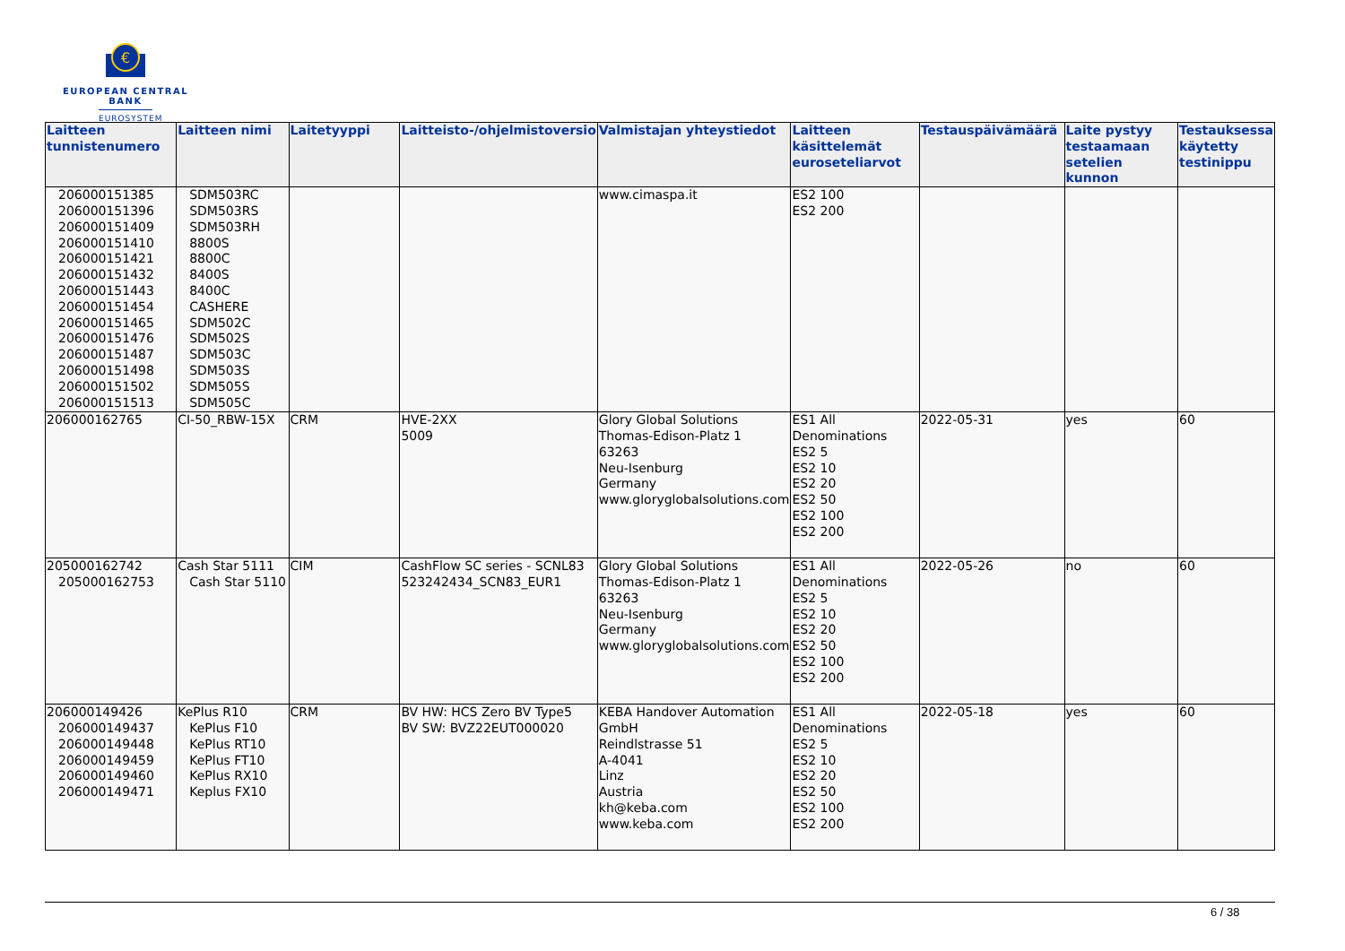€
EUROPEAN CENTRAL BANK
EUROSYSTEM
| Laitteen tunnistenumero | Laitteen nimi | Laitetyyppi | Laitteisto-/ohjelmistoversio | Valmistajan yhteystiedot | Laitteen käsittelemät euroseteliarvot | Testauspäivämäärä | Laite pystyy testaamaan setelien kunnon | Testauksessa käytetty testinippu |
| --- | --- | --- | --- | --- | --- | --- | --- | --- |
| 206000151385 206000151396 206000151409 206000151410 206000151421 206000151432 206000151443 206000151454 206000151465 206000151476 206000151487 206000151498 206000151502 206000151513 | SDM503RC SDM503RS SDM503RH 8800S 8800C 8400S 8400C CASHERE SDM502C SDM502S SDM503C SDM503S SDM505S SDM505C | | | www.cimaspa.it | ES2 100 ES2 200 | | | |
| 206000162765 | CI-50_RBW-15X | CRM | HVE-2XX 5009 | Glory Global Solutions Thomas-Edison-Platz 1 63263 Neu-Isenburg Germany www.gloryglobalsolutions.com | ES1 All Denominations ES2 5 ES2 10 ES2 20 ES2 50 ES2 100 ES2 200 | 2022-05-31 | yes | 60 |
| 205000162742 205000162753 | Cash Star 5111 Cash Star 5110 | CIM | CashFlow SC series - SCNL83 523242434_SCN83_EUR1 | Glory Global Solutions Thomas-Edison-Platz 1 63263 Neu-Isenburg Germany www.gloryglobalsolutions.com | ES1 All Denominations ES2 5 ES2 10 ES2 20 ES2 50 ES2 100 ES2 200 | 2022-05-26 | no | 60 |
| 206000149426 206000149437 206000149448 206000149459 206000149460 206000149471 | KePlus R10 KePlus F10 KePlus RT10 KePlus FT10 KePlus RX10 Keplus FX10 | CRM | BV HW: HCS Zero BV Type5 BV SW: BVZ22EUT000020 | KEBA Handover Automation GmbH Reindlstrasse 51 A-4041 Linz Austria kh@keba.com www.keba.com | ES1 All Denominations ES2 5 ES2 10 ES2 20 ES2 50 ES2 100 ES2 200 | 2022-05-18 | yes | 60 |
6 / 38